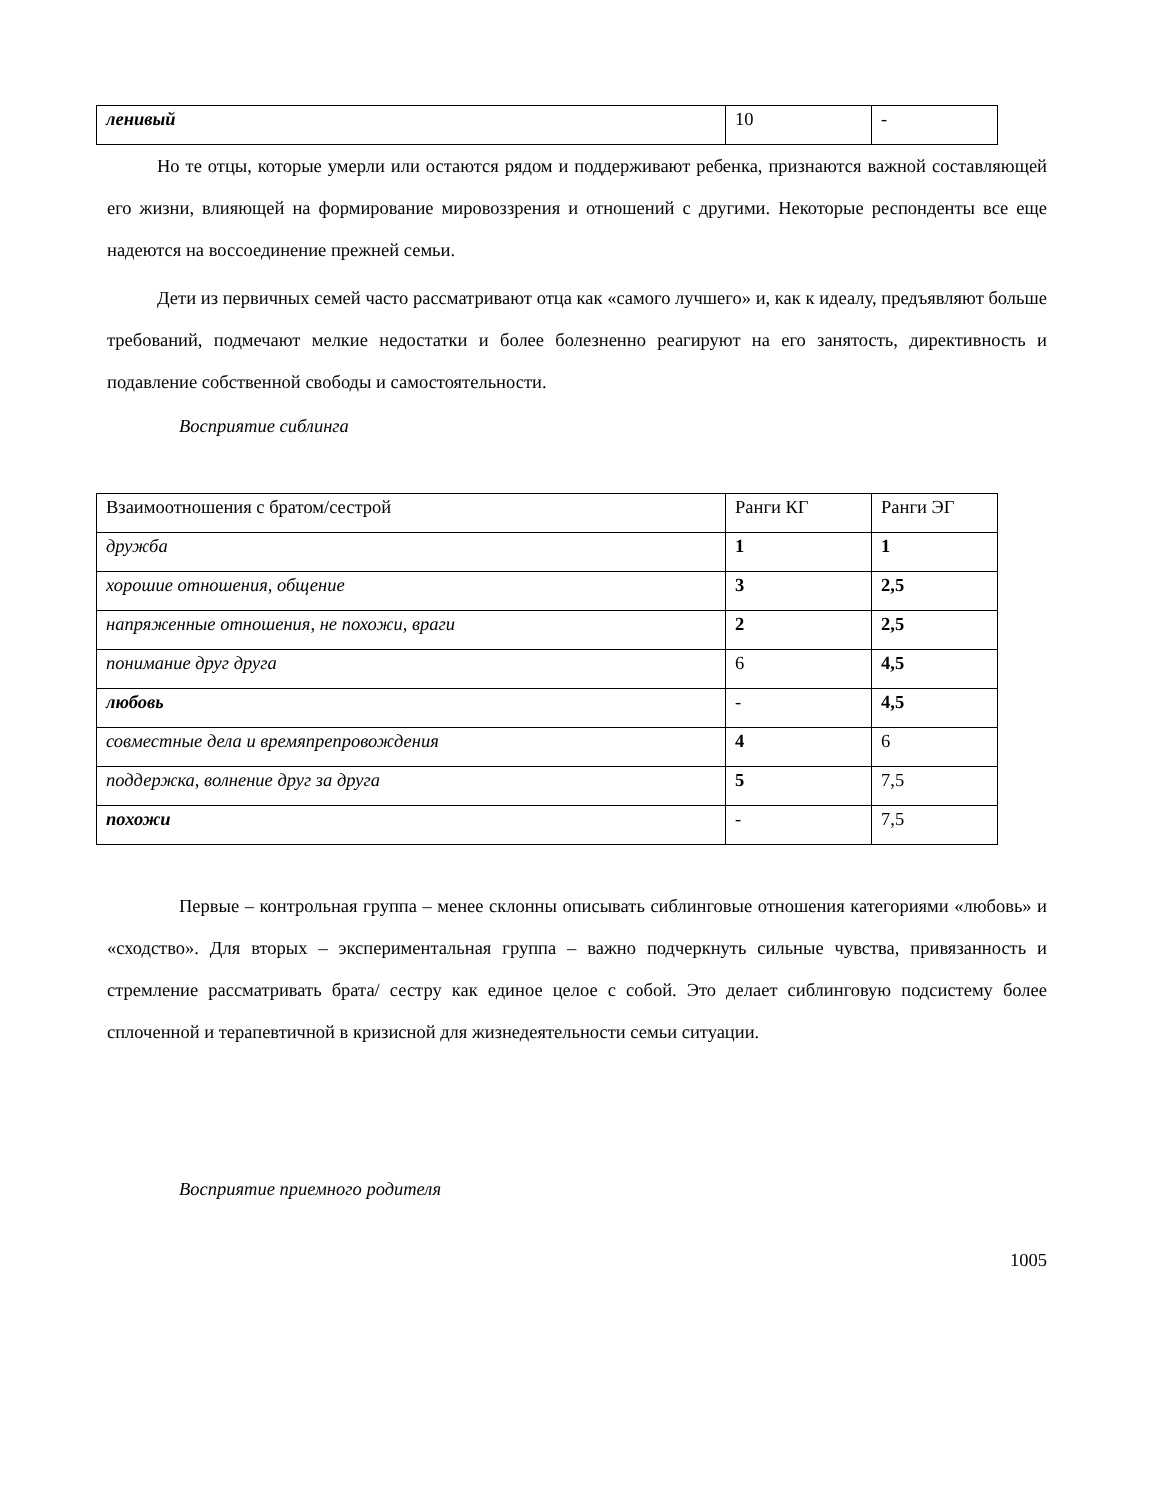| ленивый | 10 | - |
Но те отцы, которые умерли или остаются рядом и поддерживают ребенка, признаются важной составляющей его жизни, влияющей на формирование мировоззрения и отношений с другими. Некоторые респонденты все еще надеются на воссоединение прежней семьи.
Дети из первичных семей часто рассматривают отца как «самого лучшего» и, как к идеалу, предъявляют больше требований, подмечают мелкие недостатки и более болезненно реагируют на его занятость, директивность и подавление собственной свободы и самостоятельности.
Восприятие сиблинга
| Взаимоотношения с братом/сестрой | Ранги КГ | Ранги ЭГ |
| дружба | 1 | 1 |
| хорошие отношения, общение | 3 | 2,5 |
| напряженные отношения, не похожи, враги | 2 | 2,5 |
| понимание друг друга | 6 | 4,5 |
| любовь | - | 4,5 |
| совместные дела и времяпрепровождения | 4 | 6 |
| поддержка, волнение друг за друга | 5 | 7,5 |
| похожи | - | 7,5 |
Первые – контрольная группа – менее склонны описывать сиблинговые отношения категориями «любовь» и «сходство». Для вторых – экспериментальная группа – важно подчеркнуть сильные чувства, привязанность и стремление рассматривать брата/ сестру как единое целое с собой. Это делает сиблинговую подсистему более сплоченной и терапевтичной в кризисной для жизнедеятельности семьи ситуации.
Восприятие приемного родителя
1005